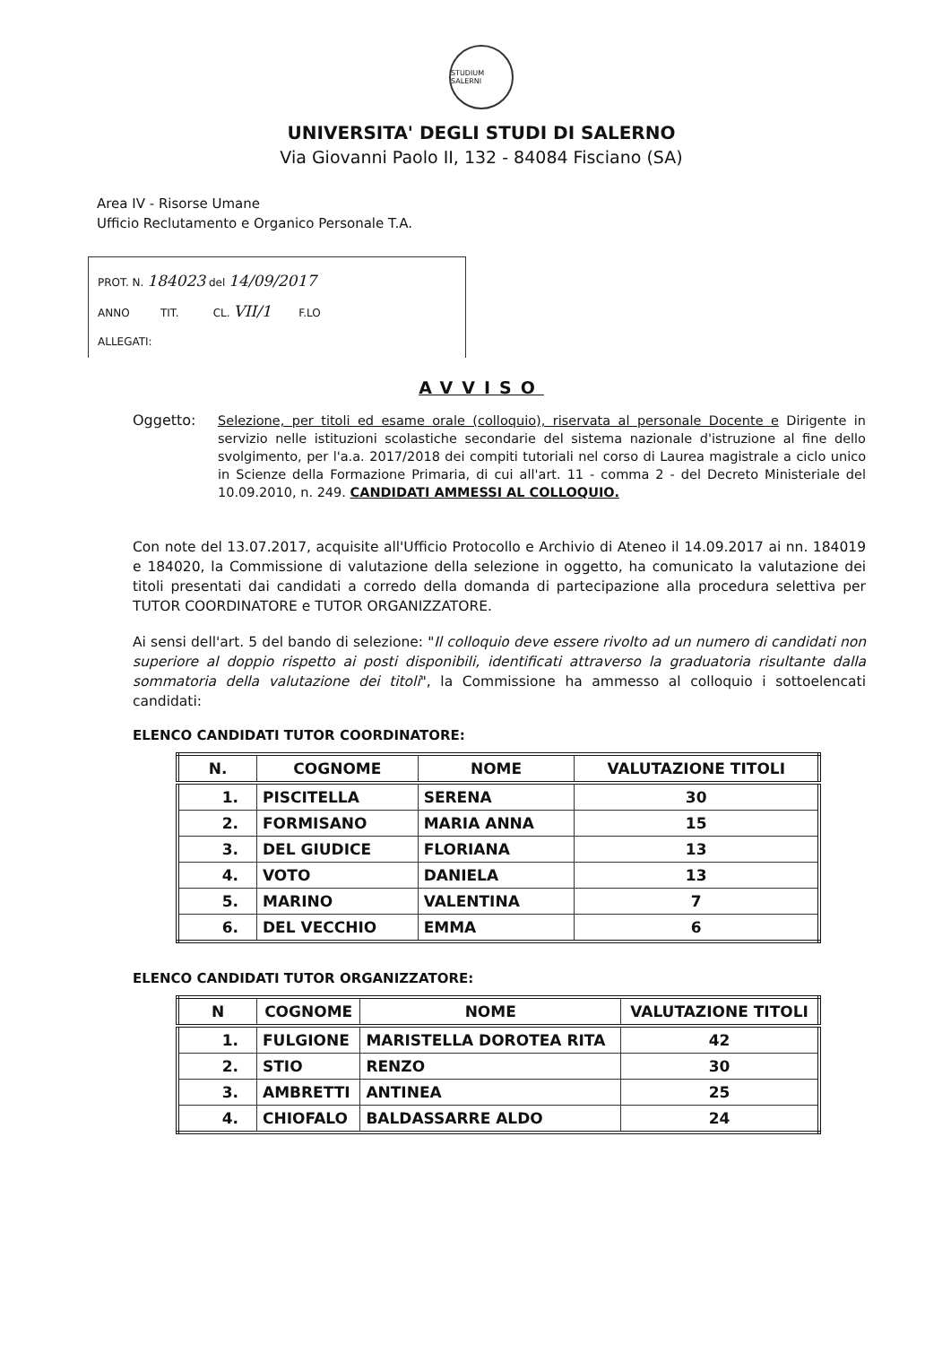STUDIUM SALERNI
UNIVERSITA' DEGLI STUDI DI SALERNO
Via Giovanni Paolo II, 132 - 84084 Fisciano (SA)
Area IV - Risorse Umane
Ufficio Reclutamento e Organico Personale T.A.
PROT. N. 184023 del 14/09/2017
ANNO TIT. CL. VII/1 F.LO
ALLEGATI:
AVVISO
Oggetto:
Selezione, per titoli ed esame orale (colloquio), riservata al personale Docente e Dirigente in servizio nelle istituzioni scolastiche secondarie del sistema nazionale d'istruzione al fine dello svolgimento, per l'a.a. 2017/2018 dei compiti tutoriali nel corso di Laurea magistrale a ciclo unico in Scienze della Formazione Primaria, di cui all'art. 11 - comma 2 - del Decreto Ministeriale del 10.09.2010, n. 249. CANDIDATI AMMESSI AL COLLOQUIO.
Con note del 13.07.2017, acquisite all'Ufficio Protocollo e Archivio di Ateneo il 14.09.2017 ai nn. 184019 e 184020, la Commissione di valutazione della selezione in oggetto, ha comunicato la valutazione dei titoli presentati dai candidati a corredo della domanda di partecipazione alla procedura selettiva per TUTOR COORDINATORE e TUTOR ORGANIZZATORE.
Ai sensi dell'art. 5 del bando di selezione: "Il colloquio deve essere rivolto ad un numero di candidati non superiore al doppio rispetto ai posti disponibili, identificati attraverso la graduatoria risultante dalla sommatoria della valutazione dei titoli", la Commissione ha ammesso al colloquio i sottoelencati candidati:
ELENCO CANDIDATI TUTOR COORDINATORE:
| N. | COGNOME | NOME | VALUTAZIONE TITOLI |
| --- | --- | --- | --- |
| 1. | PISCITELLA | SERENA | 30 |
| 2. | FORMISANO | MARIA ANNA | 15 |
| 3. | DEL GIUDICE | FLORIANA | 13 |
| 4. | VOTO | DANIELA | 13 |
| 5. | MARINO | VALENTINA | 7 |
| 6. | DEL VECCHIO | EMMA | 6 |
ELENCO CANDIDATI TUTOR ORGANIZZATORE:
| N | COGNOME | NOME | VALUTAZIONE TITOLI |
| --- | --- | --- | --- |
| 1. | FULGIONE | MARISTELLA DOROTEA RITA | 42 |
| 2. | STIO | RENZO | 30 |
| 3. | AMBRETTI | ANTINEA | 25 |
| 4. | CHIOFALO | BALDASSARRE ALDO | 24 |